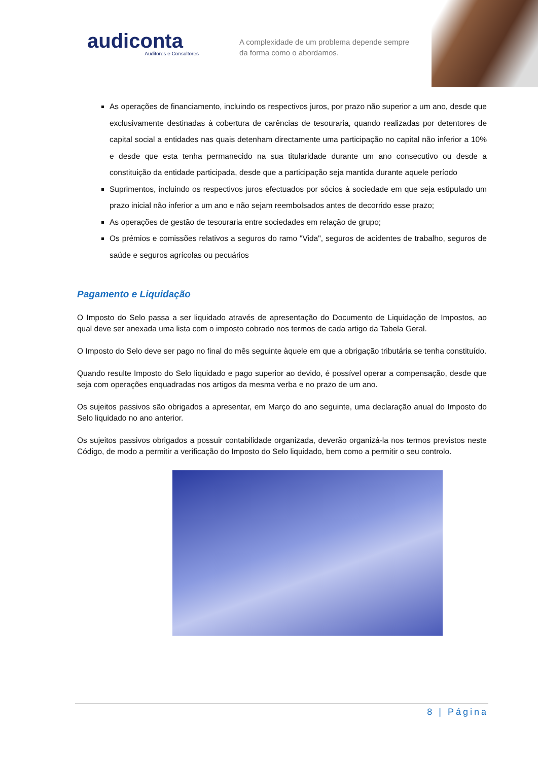audiconta
Auditores e Consultores
A complexidade de um problema depende sempre da forma como o abordamos.
As operações de financiamento, incluindo os respectivos juros, por prazo não superior a um ano, desde que exclusivamente destinadas à cobertura de carências de tesouraria, quando realizadas por detentores de capital social a entidades nas quais detenham directamente uma participação no capital não inferior a 10% e desde que esta tenha permanecido na sua titularidade durante um ano consecutivo ou desde a constituição da entidade participada, desde que a participação seja mantida durante aquele período
Suprimentos, incluindo os respectivos juros efectuados por sócios à sociedade em que seja estipulado um prazo inicial não inferior a um ano e não sejam reembolsados antes de decorrido esse prazo;
As operações de gestão de tesouraria entre sociedades em relação de grupo;
Os prémios e comissões relativos a seguros do ramo "Vida", seguros de acidentes de trabalho, seguros de saúde e seguros agrícolas ou pecuários
Pagamento e Liquidação
O Imposto do Selo passa a ser liquidado através de apresentação do Documento de Liquidação de Impostos, ao qual deve ser anexada uma lista com o imposto cobrado nos termos de cada artigo da Tabela Geral.
O Imposto do Selo deve ser pago no final do mês seguinte àquele em que a obrigação tributária se tenha constituído.
Quando resulte Imposto do Selo liquidado e pago superior ao devido, é possível operar a compensação, desde que seja com operações enquadradas nos artigos da mesma verba e no prazo de um ano.
Os sujeitos passivos são obrigados a apresentar, em Março do ano seguinte, uma declaração anual do Imposto do Selo liquidado no ano anterior.
Os sujeitos passivos obrigados a possuir contabilidade organizada, deverão organizá-la nos termos previstos neste Código, de modo a permitir a verificação do Imposto do Selo liquidado, bem como a permitir o seu controlo.
8 | Página